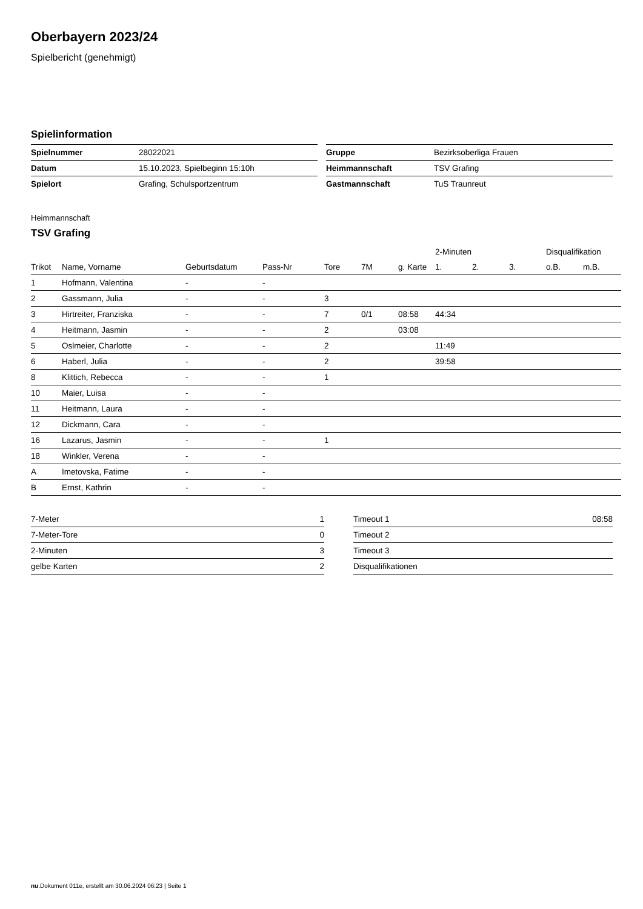Oberbayern 2023/24
Spielbericht (genehmigt)
Spielinformation
| Spielnummer | 28022021 |
| Datum | 15.10.2023, Spielbeginn 15:10h |
| Spielort | Grafing, Schulsportzentrum |
| Gruppe | Bezirksoberliga Frauen |
| Heimmannschaft | TSV Grafing |
| Gastmannschaft | TuS Traunreut |
Heimmannschaft
TSV Grafing
| | | | | | | | 2-Minuten | | | Disqualifikation | |
| --- | --- | --- | --- | --- | --- | --- | --- | --- | --- | --- | --- |
| Trikot | Name, Vorname | Geburtsdatum | Pass-Nr | Tore | 7M | g. Karte | 1. | 2. | 3. | o.B. | m.B. |
| 1 | Hofmann, Valentina | - | - | | | | | | | | |
| 2 | Gassmann, Julia | - | - | 3 | | | | | | | |
| 3 | Hirtreiter, Franziska | - | - | 7 | 0/1 | 08:58 | 44:34 | | | | |
| 4 | Heitmann, Jasmin | - | - | 2 | | 03:08 | | | | | |
| 5 | Oslmeier, Charlotte | - | - | 2 | | | 11:49 | | | | |
| 6 | Haberl, Julia | - | - | 2 | | | 39:58 | | | | |
| 8 | Klittich, Rebecca | - | - | 1 | | | | | | | |
| 10 | Maier, Luisa | - | - | | | | | | | | |
| 11 | Heitmann, Laura | - | - | | | | | | | | |
| 12 | Dickmann, Cara | - | - | | | | | | | | |
| 16 | Lazarus, Jasmin | - | - | 1 | | | | | | | |
| 18 | Winkler, Verena | - | - | | | | | | | | |
| A | Imetovska, Fatime | - | - | | | | | | | | |
| B | Ernst, Kathrin | - | - | | | | | | | | |
| 7-Meter | 1 |
| 7-Meter-Tore | 0 |
| 2-Minuten | 3 |
| gelbe Karten | 2 |
| Timeout 1 | 08:58 |
| Timeout 2 | |
| Timeout 3 | |
| Disqualifikationen | |
nu.Dokument 011e, erstellt am 30.06.2024 06:23 | Seite 1